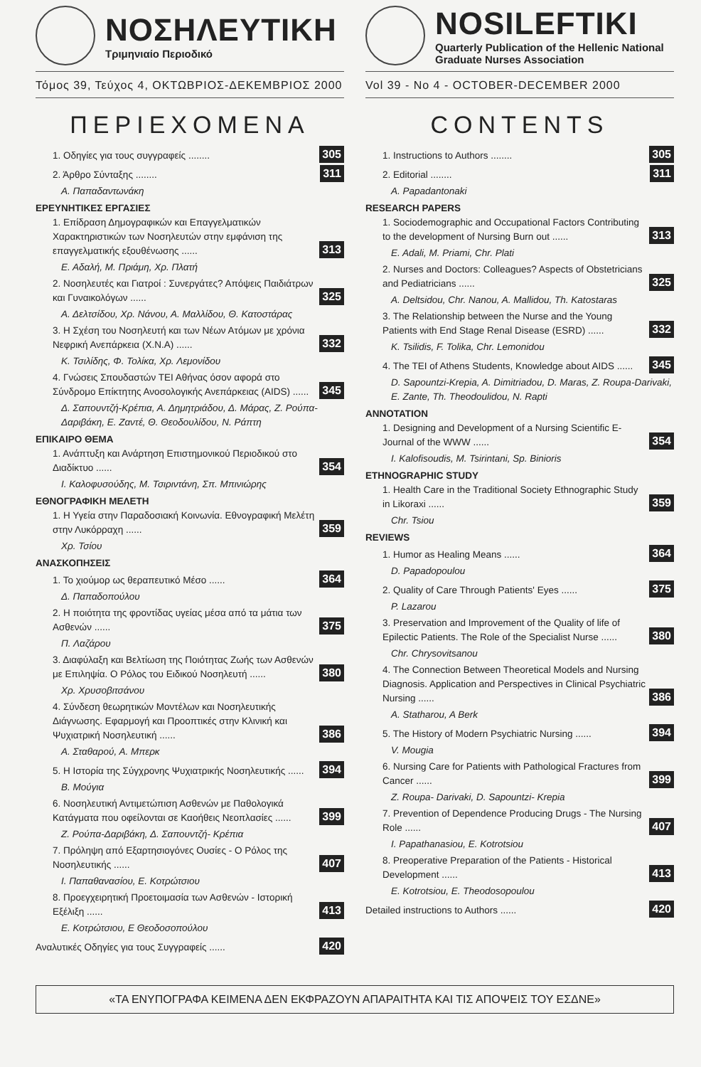ΝΟΣΗΛΕΥΤΙΚΗ
Τριμηνιαίο Περιοδικό
Τόμος 39, Τεύχος 4, ΟΚΤΩΒΡΙΟΣ-ΔΕΚΕΜΒΡΙΟΣ 2000
ΠΕΡΙΕΧΟΜΕΝΑ
1. Οδηγίες για τους συγγραφείς ........ 305
2. Άρθρο Σύνταξης ........ 311
Α. Παπαδαντωνάκη
ΕΡΕΥΝΗΤΙΚΕΣ ΕΡΓΑΣΙΕΣ
1. Επίδραση Δημογραφικών και Επαγγελματικών Χαρακτηριστικών των Νοσηλευτών στην εμφάνιση της επαγγελματικής εξουθένωσης ...... 313
Ε. Αδαλή, Μ. Πριάμη, Χρ. Πλατή
2. Νοσηλευτές και Γιατροί : Συνεργάτες? Απόψεις Παιδιάτρων και Γυναικολόγων ...... 325
Α. Δελτσίδου, Χρ. Νάνου, Α. Μαλλίδου, Θ. Κατοστάρας
3. Η Σχέση του Νοσηλευτή και των Νέων Ατόμων με χρόνια Νεφρική Ανεπάρκεια (Χ.Ν.Α) ...... 332
Κ. Τσιλίδης, Φ. Τολίκα, Χρ. Λεμονίδου
4. Γνώσεις Σπουδαστών ΤΕΙ Αθήνας όσον αφορά στο Σύνδρομο Επίκτητης Ανοσολογικής Ανεπάρκειας (AIDS) ...... 345
Δ. Σαπουντζή-Κρέπια, Α. Δημητριάδου, Δ. Μάρας, Ζ. Ρούπα-Δαριβάκη, Ε. Ζαντέ, Θ. Θεοδουλίδου, Ν. Ράπτη
ΕΠΙΚΑΙΡΟ ΘΕΜΑ
1. Ανάπτυξη και Ανάρτηση Επιστημονικού Περιοδικού στο Διαδίκτυο ...... 354
Ι. Καλοφυσούδης, Μ. Τσιριντάνη, Σπ. Μπινιώρης
ΕΘΝΟΓΡΑΦΙΚΗ ΜΕΛΕΤΗ
1. Η Υγεία στην Παραδοσιακή Κοινωνία. Εθνογραφική Μελέτη στην Λυκόρραχη ...... 359
Χρ. Τσίου
ΑΝΑΣΚΟΠΗΣΕΙΣ
1. Το χιούμορ ως θεραπευτικό Μέσο ...... 364
Δ. Παπαδοπούλου
2. Η ποιότητα της φροντίδας υγείας μέσα από τα μάτια των Ασθενών ...... 375
Π. Λαζάρου
3. Διαφύλαξη και Βελτίωση της Ποιότητας Ζωής των Ασθενών με Επιληψία. Ο Ρόλος του Ειδικού Νοσηλευτή ...... 380
Χρ. Χρυσοβιτσάνου
4. Σύνδεση θεωρητικών Μοντέλων και Νοσηλευτικής Διάγνωσης. Εφαρμογή και Προοπτικές στην Κλινική και Ψυχιατρική Νοσηλευτική ...... 386
Α. Σταθαρού, Α. Μπερκ
5. Η Ιστορία της Σύγχρονης Ψυχιατρικής Νοσηλευτικής ...... 394
Β. Μούγια
6. Νοσηλευτική Αντιμετώπιση Ασθενών με Παθολογικά Κατάγματα που οφείλονται σε Καοήθεις Νεοπλασίες ...... 399
Ζ. Ρούπα-Δαριβάκη, Δ. Σαπουντζή- Κρέπια
7. Πρόληψη από Εξαρτησιογόνες Ουσίες - Ο Ρόλος της Νοσηλευτικής ...... 407
Ι. Παπαθανασίου, Ε. Κοτρώτσιου
8. Προεγχειρητική Προετοιμασία των Ασθενών - Ιστορική Εξέλιξη ...... 413
Ε. Κοτρώτσιου, Ε Θεοδοσοπούλου
Αναλυτικές Οδηγίες για τους Συγγραφείς ...... 420
NOSILEFTIKI
Quarterly Publication of the Hellenic National Graduate Nurses Association
Vol 39 - No 4 - OCTOBER-DECEMBER 2000
CONTENTS
1. Instructions to Authors ........ 305
2. Editorial ........ 311
A. Papadantonaki
RESEARCH PAPERS
1. Sociodemographic and Occupational Factors Contributing to the development of Nursing Burn out ...... 313
E. Adali, M. Priami, Chr. Plati
2. Nurses and Doctors: Colleagues? Aspects of Obstetricians and Pediatricians ...... 325
A. Deltsidou, Chr. Nanou, A. Mallidou, Th. Katostaras
3. The Relationship between the Nurse and the Young Patients with End Stage Renal Disease (ESRD) ...... 332
K. Tsilidis, F. Tolika, Chr. Lemonidou
4. The TEI of Athens Students, Knowledge about AIDS ...... 345
D. Sapountzi-Krepia, A. Dimitriadou, D. Maras, Z. Roupa-Darivaki, E. Zante, Th. Theodoulidou, N. Rapti
ANNOTATION
1. Designing and Development of a Nursing Scientific E- Journal of the WWW ...... 354
I. Kalofisoudis, M. Tsirintani, Sp. Binioris
ETHNOGRAPHIC STUDY
1. Health Care in the Traditional Society Ethnographic Study in Likoraxi ...... 359
Chr. Tsiou
REVIEWS
1. Humor as Healing Means ...... 364
D. Papadopoulou
2. Quality of Care Through Patients' Eyes ...... 375
P. Lazarou
3. Preservation and Improvement of the Quality of life of Epilectic Patients. The Role of the Specialist Nurse ...... 380
Chr. Chrysovitsanou
4. The Connection Between Theoretical Models and Nursing Diagnosis. Application and Perspectives in Clinical Psychiatric Nursing ...... 386
A. Statharou, A Berk
5. The History of Modern Psychiatric Nursing ...... 394
V. Mougia
6. Nursing Care for Patients with Pathological Fractures from Cancer ...... 399
Z. Roupa- Darivaki, D. Sapountzi- Krepia
7. Prevention of Dependence Producing Drugs - The Nursing Role ...... 407
I. Papathanasiou, E. Kotrotsiou
8. Preoperative Preparation of the Patients - Historical Development ...... 413
E. Kotrotsiou, E. Theodosopoulou
Detailed instructions to Authors ...... 420
«ΤΑ ΕΝΥΠΟΓΡΑΦΑ ΚΕΙΜΕΝΑ ΔΕΝ ΕΚΦΡΑΖΟΥΝ ΑΠΑΡΑΙΤΗΤΑ ΚΑΙ ΤΙΣ ΑΠΟΨΕΙΣ ΤΟΥ ΕΣΔΝΕ»